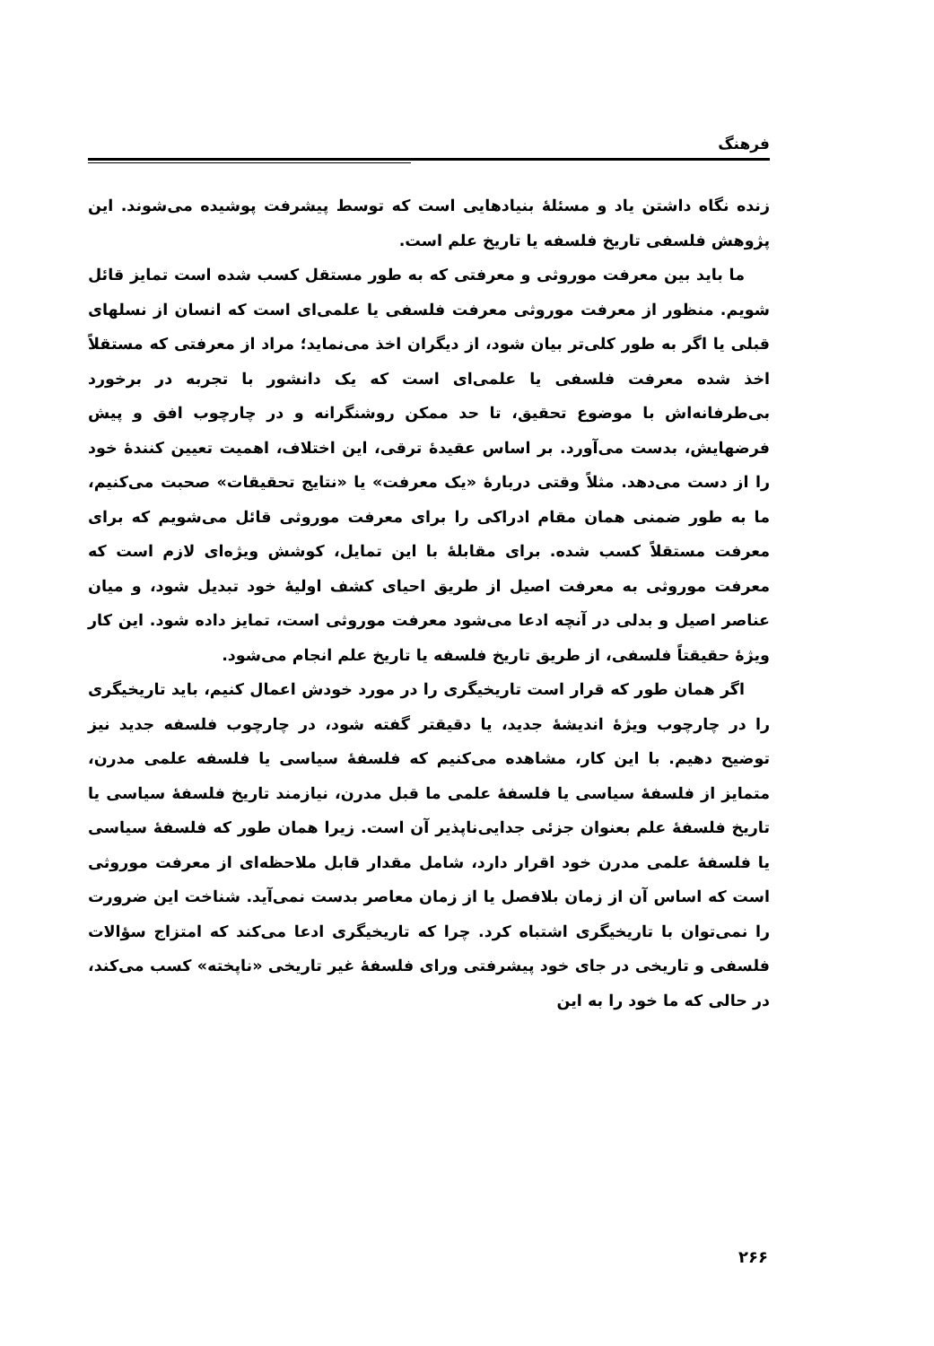فرهنگ
زنده نگاه داشتن یاد و مسئلهٔ بنیادهایی است که توسط پیشرفت پوشیده می‌شوند. این پژوهش فلسفی تاریخ فلسفه یا تاریخ علم است.
ما باید بین معرفت موروثی و معرفتی که به طور مستقل کسب شده است تمایز قائل شویم. منظور از معرفت موروثی معرفت فلسفی یا علمی‌ای است که انسان از نسلهای قبلی یا اگر به طور کلی‌تر بیان شود، از دیگران اخذ می‌نماید؛ مراد از معرفتی که مستقلاً اخذ شده معرفت فلسفی یا علمی‌ای است که یک دانشور با تجربه در برخورد بی‌طرفانه‌اش با موضوع تحقیق، تا حد ممکن روشنگرانه و در چارچوب افق و پیش فرضهایش، بدست می‌آورد. بر اساس عقیدهٔ ترقی، این اختلاف، اهمیت تعیین کنندهٔ خود را از دست می‌دهد. مثلاً وقتی دربارهٔ «یک معرفت» یا «نتایج تحقیقات» صحبت می‌کنیم، ما به طور ضمنی همان مقام ادراکی را برای معرفت موروثی قائل می‌شویم که برای معرفت مستقلاً کسب شده. برای مقابلهٔ با این تمایل، کوشش ویژه‌ای لازم است که معرفت موروثی به معرفت اصیل از طریق احیای کشف اولیهٔ خود تبدیل شود، و میان عناصر اصیل و بدلی در آنچه ادعا می‌شود معرفت موروثی است، تمایز داده شود. این کار ویژهٔ حقیقتاً فلسفی، از طریق تاریخ فلسفه یا تاریخ علم انجام می‌شود.
اگر همان طور که قرار است تاریخیگری را در مورد خودش اعمال کنیم، باید تاریخیگری را در چارچوب ویژهٔ اندیشهٔ جدید، یا دقیقتر گفته شود، در چارچوب فلسفه جدید نیز توضیح دهیم. با این کار، مشاهده می‌کنیم که فلسفهٔ سیاسی یا فلسفه علمی مدرن، متمایز از فلسفهٔ سیاسی یا فلسفهٔ علمی ما قبل مدرن، نیازمند تاریخ فلسفهٔ سیاسی یا تاریخ فلسفهٔ علم بعنوان جزئی جدایی‌ناپذیر آن است. زیرا همان طور که فلسفهٔ سیاسی یا فلسفهٔ علمی مدرن خود اقرار دارد، شامل مقدار قابل ملاحظه‌ای از معرفت موروثی است که اساس آن از زمان بلافصل یا از زمان معاصر بدست نمی‌آید. شناخت این ضرورت را نمی‌توان با تاریخیگری اشتباه کرد. چرا که تاریخیگری ادعا می‌کند که امتزاج سؤالات فلسفی و تاریخی در جای خود پیشرفتی ورای فلسفهٔ غیر تاریخی «ناپخته» کسب می‌کند، در حالی که ما خود را به این
۲۶۶